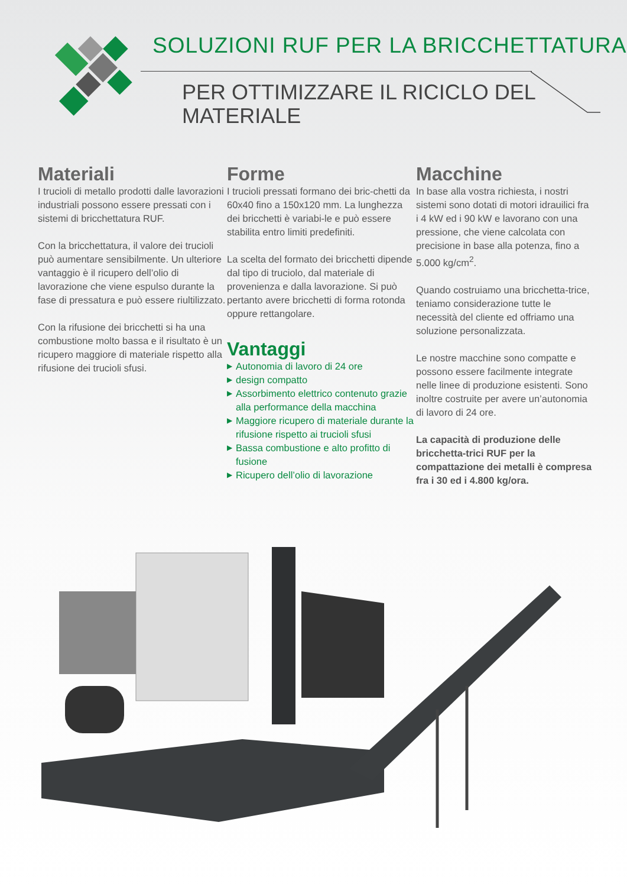SOLUZIONI RUF PER LA BRICCHETTATURA
PER OTTIMIZZARE IL RICICLO DEL MATERIALE
Materiali
I trucioli di metallo prodotti dalle lavorazioni industriali possono essere pressati con i sistemi di bricchettatura RUF.
Con la bricchettatura, il valore dei trucioli può aumentare sensibilmente. Un ulteriore vantaggio è il ricupero dell’olio di lavorazione che viene espulso durante la fase di pressatura e può essere riultilizzato.
Con la rifusione dei bricchetti si ha una combustione molto bassa e il risultato è un ricupero maggiore di materiale rispetto alla rifusione dei trucioli sfusi.
Forme
I trucioli pressati formano dei bric-chetti da 60x40 fino a 150x120 mm. La lunghezza dei bricchetti è variabi-le e può essere stabilita entro limiti predefiniti.
La scelta del formato dei bricchetti dipende dal tipo di truciolo, dal materiale di provenienza e dalla lavorazione. Si può pertanto avere bricchetti di forma rotonda oppure rettangolare.
Vantaggi
▶ Autonomia di lavoro di 24 ore
▶ design compatto
▶ Assorbimento elettrico contenuto grazie alla performance della macchina
▶ Maggiore ricupero di materiale durante la rifusione rispetto ai trucioli sfusi
▶ Bassa combustione e alto profitto di fusione
▶ Ricupero dell’olio di lavorazione
Macchine
In base alla vostra richiesta, i nostri sistemi sono dotati di motori idrauilici fra i 4 kW ed i 90 kW e lavorano con una pressione, che viene calcolata con precisione in base alla potenza, fino a 5.000 kg/cm<sup>2</sup>.
Quando costruiamo una bricchetta-trice, teniamo considerazione tutte le necessità del cliente ed offriamo una soluzione personalizzata.
Le nostre macchine sono compatte e possono essere facilmente integrate nelle linee di produzione esistenti. Sono inoltre costruite per avere un’autonomia di lavoro di 24 ore.
La capacità di produzione delle bricchetta-trici RUF per la compattazione dei metalli è compresa fra i 30 ed i 4.800 kg/ora.